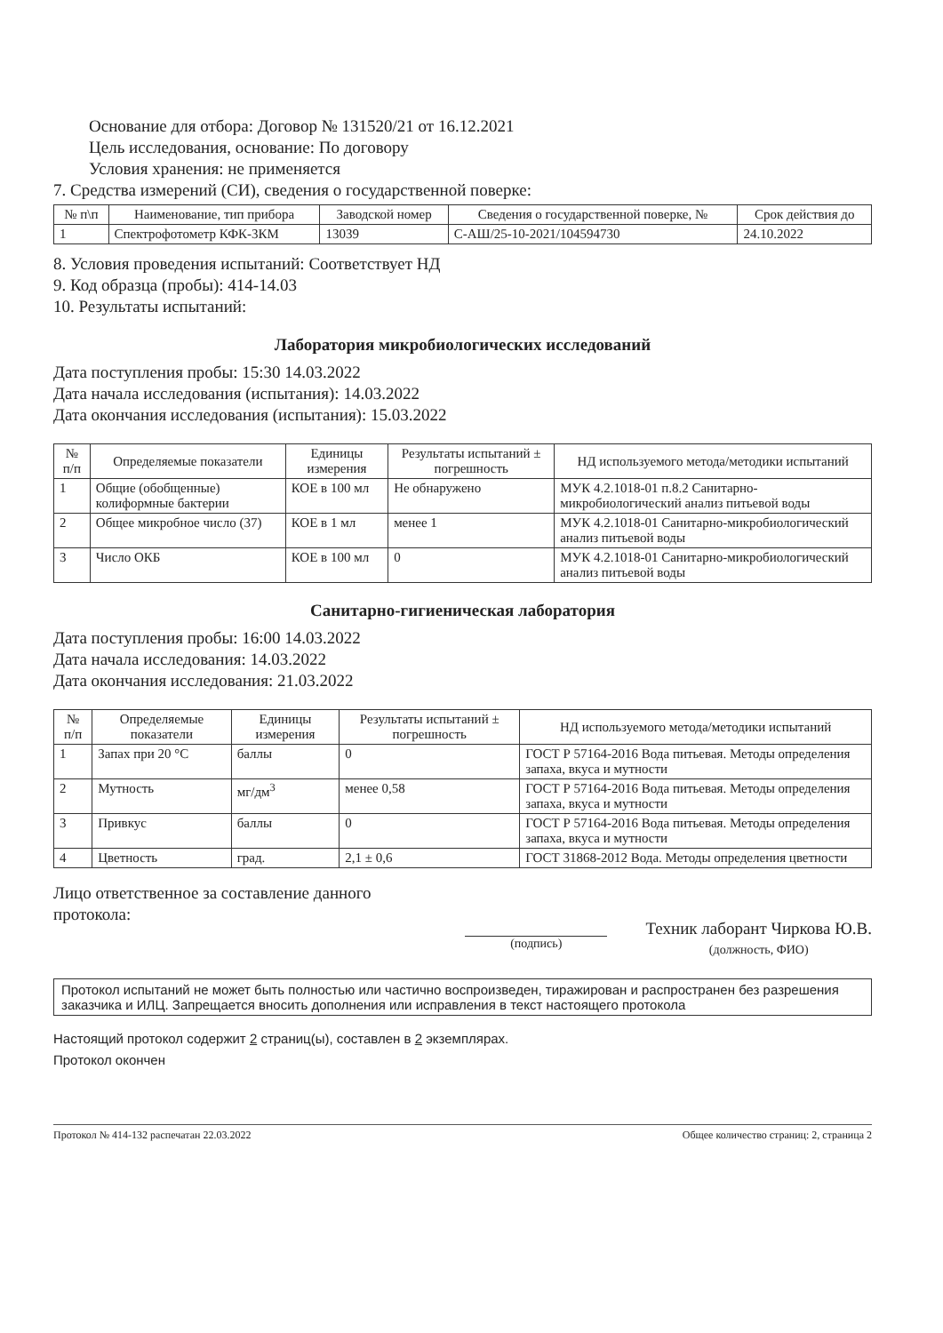Основание для отбора: Договор № 131520/21 от 16.12.2021
Цель исследования, основание: По договору
Условия хранения: не применяется
7. Средства измерений (СИ), сведения о государственной поверке:
| № п\п | Наименование, тип прибора | Заводской номер | Сведения о государственной поверке, № | Срок действия до |
| --- | --- | --- | --- | --- |
| 1 | Спектрофотометр КФК-3КМ | 13039 | С-АШ/25-10-2021/104594730 | 24.10.2022 |
8. Условия проведения испытаний: Соответствует НД
9. Код образца (пробы): 414-14.03
10. Результаты испытаний:
Лаборатория микробиологических исследований
Дата поступления пробы: 15:30 14.03.2022
Дата начала исследования (испытания): 14.03.2022
Дата окончания исследования (испытания): 15.03.2022
| № п/п | Определяемые показатели | Единицы измерения | Результаты испытаний ± погрешность | НД используемого метода/методики испытаний |
| --- | --- | --- | --- | --- |
| 1 | Общие (обобщенные) колиформные бактерии | КОЕ в 100 мл | Не обнаружено | МУК 4.2.1018-01 п.8.2 Санитарно-микробиологический анализ питьевой воды |
| 2 | Общее микробное число (37) | КОЕ в 1 мл | менее 1 | МУК 4.2.1018-01 Санитарно-микробиологический анализ питьевой воды |
| 3 | Число ОКБ | КОЕ в 100 мл | 0 | МУК 4.2.1018-01 Санитарно-микробиологический анализ питьевой воды |
Санитарно-гигиеническая лаборатория
Дата поступления пробы: 16:00 14.03.2022
Дата начала исследования: 14.03.2022
Дата окончания исследования: 21.03.2022
| № п/п | Определяемые показатели | Единицы измерения | Результаты испытаний ± погрешность | НД используемого метода/методики испытаний |
| --- | --- | --- | --- | --- |
| 1 | Запах при 20 °С | баллы | 0 | ГОСТ Р 57164-2016 Вода питьевая. Методы определения запаха, вкуса и мутности |
| 2 | Мутность | мг/дм<sup>3</sup> | менее 0,58 | ГОСТ Р 57164-2016 Вода питьевая. Методы определения запаха, вкуса и мутности |
| 3 | Привкус | баллы | 0 | ГОСТ Р 57164-2016 Вода питьевая. Методы определения запаха, вкуса и мутности |
| 4 | Цветность | град. | 2,1 ± 0,6 | ГОСТ 31868-2012 Вода. Методы определения цветности |
Лицо ответственное за составление данного протокола:
(подпись)
Техник лаборант Чиркова Ю.В.
(должность, ФИО)
Протокол испытаний не может быть полностью или частично воспроизведен, тиражирован и распространен без разрешения заказчика и ИЛЦ. Запрещается вносить дополнения или исправления в текст настоящего протокола
Настоящий протокол содержит 2 страниц(ы), составлен в 2 экземплярах.
Протокол окончен
Протокол № 414-132 распечатан 22.03.2022 Общее количество страниц: 2, страница 2